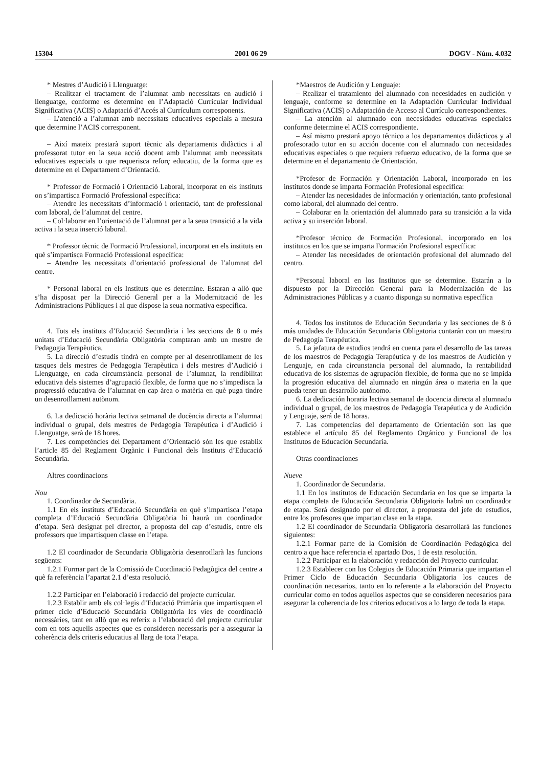15304 2001 06 29 DOGV - Núm. 4.032
* Mestres d’Audició i Llenguatge:
– Realitzar el tractament de l’alumnat amb necessitats en audició i llenguatge, conforme es determine en l’Adaptació Curricular Individual Significativa (ACIS) o Adaptació d’Accés al Currículum corresponents.
– L’atenció a l’alumnat amb necessitats educatives especials a mesura que determine l’ACIS corresponent.
– Així mateix prestarà suport tècnic als departaments didàctics i al professorat tutor en la seua acció docent amb l’alumnat amb necessitats educatives especials o que requerisca reforç educatiu, de la forma que es determine en el Departament d’Orientació.
* Professor de Formació i Orientació Laboral, incorporat en els instituts on s’impartisca Formació Professional específica:
– Atendre les necessitats d’informació i orientació, tant de professional com laboral, de l’alumnat del centre.
– Col·laborar en l’orientació de l’alumnat per a la seua transició a la vida activa i la seua inserció laboral.
* Professor tècnic de Formació Professional, incorporat en els instituts en què s’impartisca Formació Professional específica:
– Atendre les necessitats d’orientació professional de l’alumnat del centre.
* Personal laboral en els Instituts que es determine. Estaran a allò que s’ha disposat per la Direcció General per a la Modernització de les Administracions Públiques i al que dispose la seua normativa específica.
4. Tots els instituts d’Educació Secundària i les seccions de 8 o més unitats d’Educació Secundària Obligatòria comptaran amb un mestre de Pedagogia Terapèutica.
5. La direcció d’estudis tindrà en compte per al desenrotllament de les tasques dels mestres de Pedagogia Terapèutica i dels mestres d’Audició i Llenguatge, en cada circumstància personal de l’alumnat, la rendibilitat educativa dels sistemes d’agrupació flexible, de forma que no s’impedisca la progressió educativa de l’alumnat en cap àrea o matèria en què puga tindre un desenrotllament autònom.
6. La dedicació horària lectiva setmanal de docència directa a l’alumnat individual o grupal, dels mestres de Pedagogia Terapèutica i d’Audició i Llenguatge, serà de 18 hores.
7. Les competències del Departament d’Orientació són les que establix l’article 85 del Reglament Orgànic i Funcional dels Instituts d’Educació Secundària.
Altres coordinacions
Nou
1. Coordinador de Secundària.
1.1 En els instituts d’Educació Secundària en què s’impartisca l’etapa completa d’Educació Secundària Obligatòria hi haurà un coordinador d’etapa. Serà designat pel director, a proposta del cap d’estudis, entre els professors que impartisquen classe en l’etapa.
1.2 El coordinador de Secundaria Obligatòria desenrotllarà las funcions següents:
1.2.1 Formar part de la Comissió de Coordinació Pedagògica del centre a què fa referència l’apartat 2.1 d’esta resolució.
1.2.2 Participar en l’elaboració i redacció del projecte curricular.
1.2.3 Establir amb els col·legis d’Educació Primària que impartisquen el primer cicle d’Educació Secundària Obligatòria les vies de coordinació necessàries, tant en allò que es referix a l’elaboració del projecte curricular com en tots aquells aspectes que es consideren necessaris per a assegurar la coherència dels criteris educatius al llarg de tota l’etapa.
*Maestros de Audición y Lenguaje:
– Realizar el tratamiento del alumnado con necesidades en audición y lenguaje, conforme se determine en la Adaptación Curricular Individual Significativa (ACIS) o Adaptación de Acceso al Currículo correspondientes.
– La atención al alumnado con necesidades educativas especiales conforme determine el ACIS correspondiente.
– Así mismo prestará apoyo técnico a los departamentos didácticos y al profesorado tutor en su acción docente con el alumnado con necesidades educativas especiales o que requiera refuerzo educativo, de la forma que se determine en el departamento de Orientación.
*Profesor de Formación y Orientación Laboral, incorporado en los institutos donde se imparta Formación Profesional específica:
– Atender las necesidades de información y orientación, tanto profesional como laboral, del alumnado del centro.
– Colaborar en la orientación del alumnado para su transición a la vida activa y su inserción laboral.
*Profesor técnico de Formación Profesional, incorporado en los institutos en los que se imparta Formación Profesional específica:
– Atender las necesidades de orientación profesional del alumnado del centro.
*Personal laboral en los Institutos que se determine. Estarán a lo dispuesto por la Dirección General para la Modernización de las Administraciones Públicas y a cuanto disponga su normativa específica
4. Todos los institutos de Educación Secundaria y las secciones de 8 ó más unidades de Educación Secundaria Obligatoria contarán con un maestro de Pedagogía Terapéutica.
5. La jefatura de estudios tendrá en cuenta para el desarrollo de las tareas de los maestros de Pedagogía Terapéutica y de los maestros de Audición y Lenguaje, en cada circunstancia personal del alumnado, la rentabilidad educativa de los sistemas de agrupación flexible, de forma que no se impida la progresión educativa del alumnado en ningún área o materia en la que pueda tener un desarrollo autónomo.
6. La dedicación horaria lectiva semanal de docencia directa al alumnado individual o grupal, de los maestros de Pedagogía Terapéutica y de Audición y Lenguaje, será de 18 horas.
7. Las competencias del departamento de Orientación son las que establece el artículo 85 del Reglamento Orgánico y Funcional de los Institutos de Educación Secundaria.
Otras coordinaciones
Nueve
1. Coordinador de Secundaria.
1.1 En los institutos de Educación Secundaria en los que se imparta la etapa completa de Educación Secundaria Obligatoria habrá un coordinador de etapa. Será designado por el director, a propuesta del jefe de estudios, entre los profesores que impartan clase en la etapa.
1.2 El coordinador de Secundaria Obligatoria desarrollará las funciones siguientes:
1.2.1 Formar parte de la Comisión de Coordinación Pedagógica del centro a que hace referencia el apartado Dos, 1 de esta resolución.
1.2.2 Participar en la elaboración y redacción del Proyecto curricular.
1.2.3 Establecer con los Colegios de Educación Primaria que impartan el Primer Ciclo de Educación Secundaria Obligatoria los cauces de coordinación necesarios, tanto en lo referente a la elaboración del Proyecto curricular como en todos aquellos aspectos que se consideren necesarios para asegurar la coherencia de los criterios educativos a lo largo de toda la etapa.